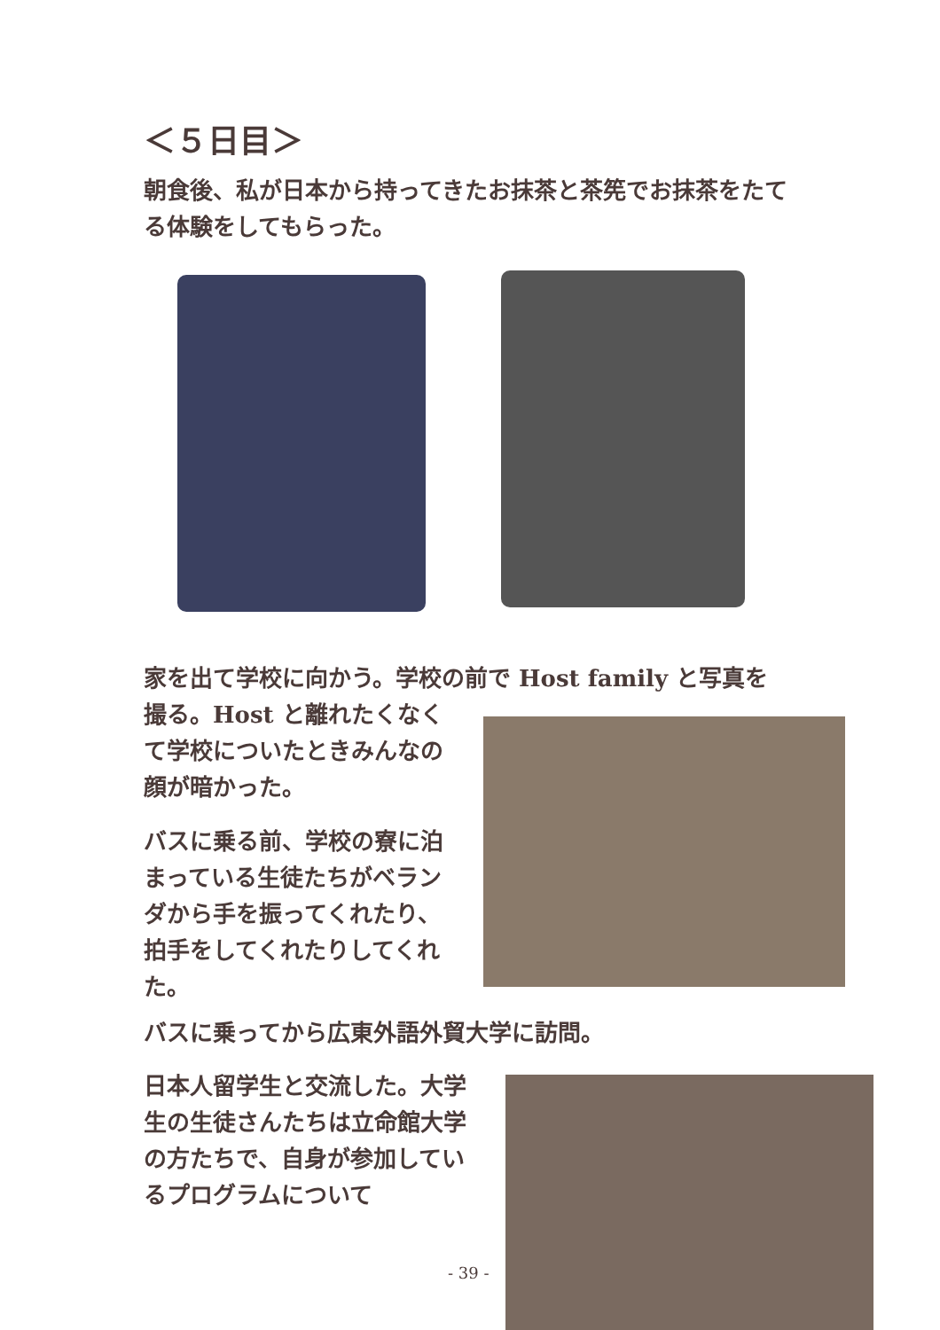＜５日目＞
朝食後、私が日本から持ってきたお抹茶と茶筅でお抹茶をたてる体験をしてもらった。
家を出て学校に向かう。学校の前で Host family と写真を
撮る。Host と離れたくなくて学校についたときみんなの顔が暗かった。
バスに乗る前、学校の寮に泊まっている生徒たちがベランダから手を振ってくれたり、拍手をしてくれたりしてくれた。
バスに乗ってから広東外語外貿大学に訪問。
日本人留学生と交流した。大学生の生徒さんたちは立命館大学の方たちで、自身が参加しているプログラムについて
- 39 -